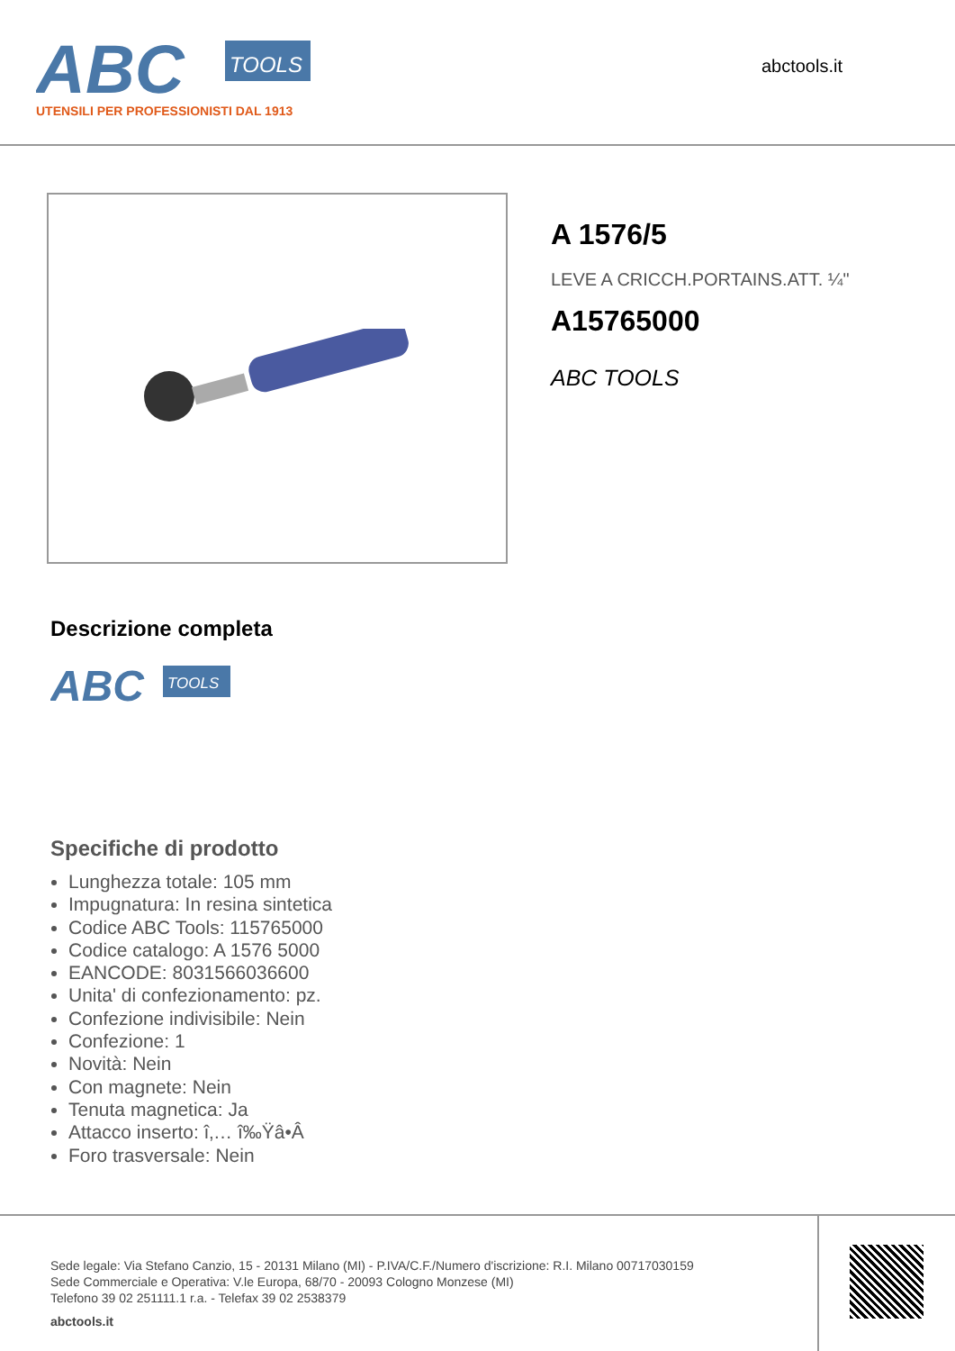ABC
TOOLS
UTENSILI PER PROFESSIONISTI DAL 1913
abctools.it
A 1576/5
LEVE A CRICCH.PORTAINS.ATT. ¼"
A15765000
ABC TOOLS
Descrizione completa
ABC
TOOLS
Specifiche di prodotto
Lunghezza totale: 105 mm
Impugnatura: In resina sintetica
Codice ABC Tools: 115765000
Codice catalogo: A 1576 5000
EANCODE: 8031566036600
Unita' di confezionamento: pz.
Confezione indivisibile: Nein
Confezione: 1
Novità: Nein
Con magnete: Nein
Tenuta magnetica: Ja
Attacco inserto: î‚… î‰Ÿâ•Â
Foro trasversale: Nein
Sede legale: Via Stefano Canzio, 15 - 20131 Milano (MI) - P.IVA/C.F./Numero d'iscrizione: R.I. Milano 00717030159
Sede Commerciale e Operativa: V.le Europa, 68/70 - 20093 Cologno Monzese (MI)
Telefono 39 02 251111.1 r.a. - Telefax 39 02 2538379
abctools.it